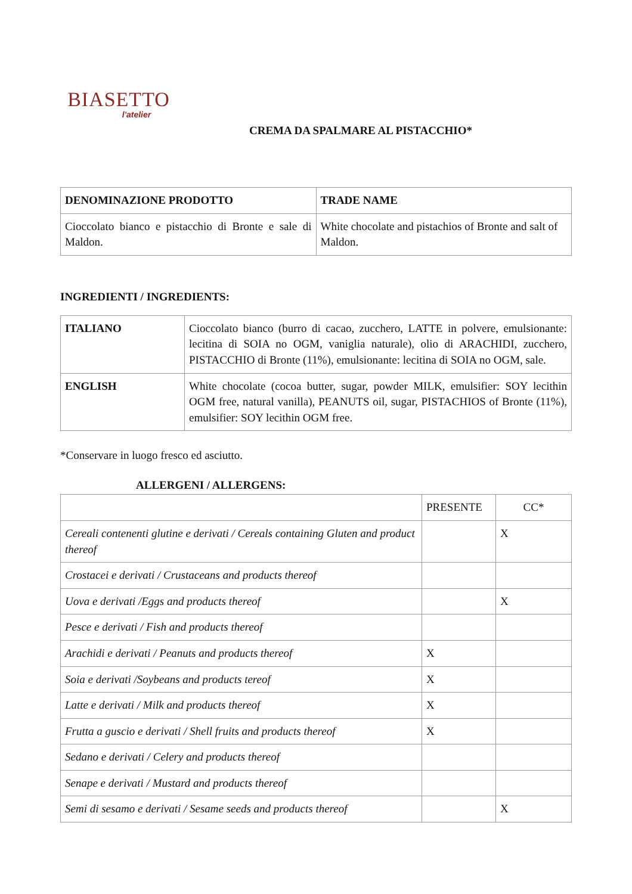BIASETTO
l'atelier
CREMA DA SPALMARE AL PISTACCHIO*
| DENOMINAZIONE PRODOTTO | TRADE NAME |
| --- | --- |
| Cioccolato bianco e pistacchio di Bronte e sale di Maldon. | White chocolate and pistachios of Bronte and salt of Maldon. |
INGREDIENTI / INGREDIENTS:
| ITALIANO | Cioccolato bianco (burro di cacao, zucchero, LATTE in polvere, emulsionante: lecitina di SOIA no OGM, vaniglia naturale), olio di ARACHIDI, zucchero, PISTACCHIO di Bronte (11%), emulsionante: lecitina di SOIA no OGM, sale. |
| ENGLISH | White chocolate (cocoa butter, sugar, powder MILK, emulsifier: SOY lecithin OGM free, natural vanilla), PEANUTS oil, sugar, PISTACHIOS of Bronte (11%), emulsifier: SOY lecithin OGM free. |
*Conservare in luogo fresco ed asciutto.
ALLERGENI / ALLERGENS:
| | PRESENTE | CC* |
| Cereali contenenti glutine e derivati / Cereals containing Gluten and product thereof | | X |
| Crostacei e derivati / Crustaceans and products thereof | | |
| Uova e derivati /Eggs and products thereof | | X |
| Pesce e derivati / Fish and products thereof | | |
| Arachidi e derivati / Peanuts and products thereof | X | |
| Soia e derivati /Soybeans and products tereof | X | |
| Latte e derivati / Milk and products thereof | X | |
| Frutta a guscio e derivati / Shell fruits and products thereof | X | |
| Sedano e derivati / Celery and products thereof | | |
| Senape e derivati / Mustard and products thereof | | |
| Semi di sesamo e derivati / Sesame seeds and products thereof | | X |